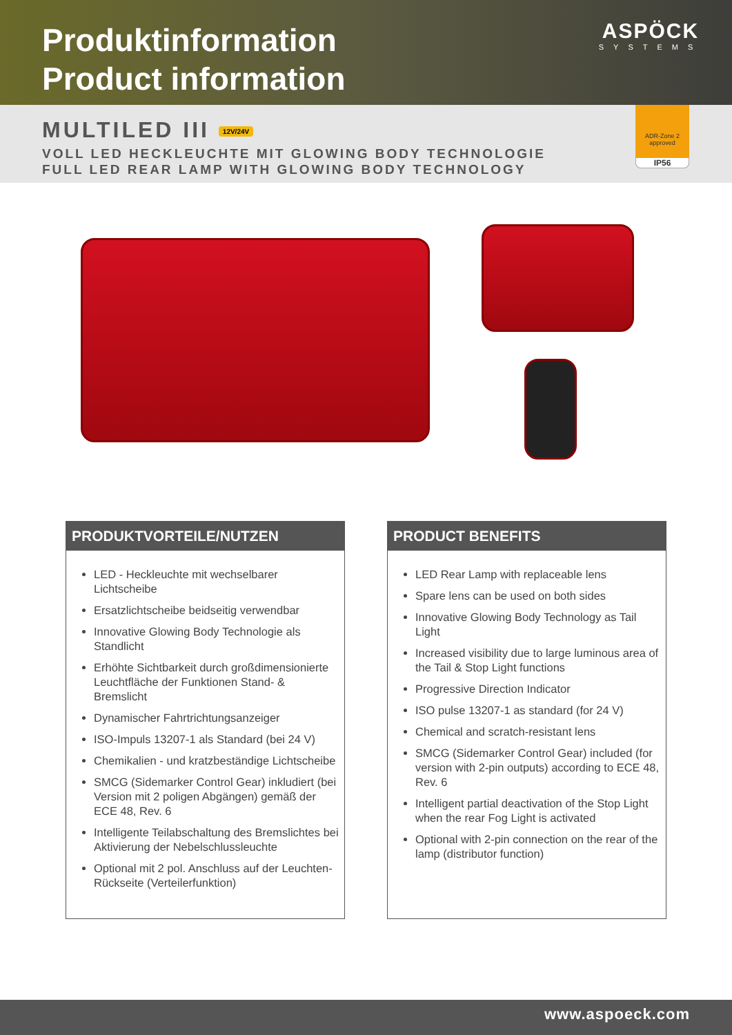Produktinformation
Product information
ASPÖCK
SYSTEMS
MULTILED III 12V/24V
VOLL LED HECKLEUCHTE MIT GLOWING BODY TECHNOLOGIE
FULL LED REAR LAMP WITH GLOWING BODY TECHNOLOGY
ADR-Zone 2
approved
IP56
PRODUKTVORTEILE/NUTZEN
LED - Heckleuchte mit wechselbarer Lichtscheibe
Ersatzlichtscheibe beidseitig verwendbar
Innovative Glowing Body Technologie als Standlicht
Erhöhte Sichtbarkeit durch großdimensionierte Leuchtfläche der Funktionen Stand- & Bremslicht
Dynamischer Fahrtrichtungsanzeiger
ISO-Impuls 13207-1 als Standard (bei 24 V)
Chemikalien - und kratzbeständige Lichtscheibe
SMCG (Sidemarker Control Gear) inkludiert (bei Version mit 2 poligen Abgängen) gemäß der ECE 48, Rev. 6
Intelligente Teilabschaltung des Bremslichtes bei Aktivierung der Nebelschlussleuchte
Optional mit 2 pol. Anschluss auf der Leuchten-Rückseite (Verteilerfunktion)
PRODUCT BENEFITS
LED Rear Lamp with replaceable lens
Spare lens can be used on both sides
Innovative Glowing Body Technology as Tail Light
Increased visibility due to large luminous area of the Tail & Stop Light functions
Progressive Direction Indicator
ISO pulse 13207-1 as standard (for 24 V)
Chemical and scratch-resistant lens
SMCG (Sidemarker Control Gear) included (for version with 2-pin outputs) according to ECE 48, Rev. 6
Intelligent partial deactivation of the Stop Light when the rear Fog Light is activated
Optional with 2-pin connection on the rear of the lamp (distributor function)
www.aspoeck.com